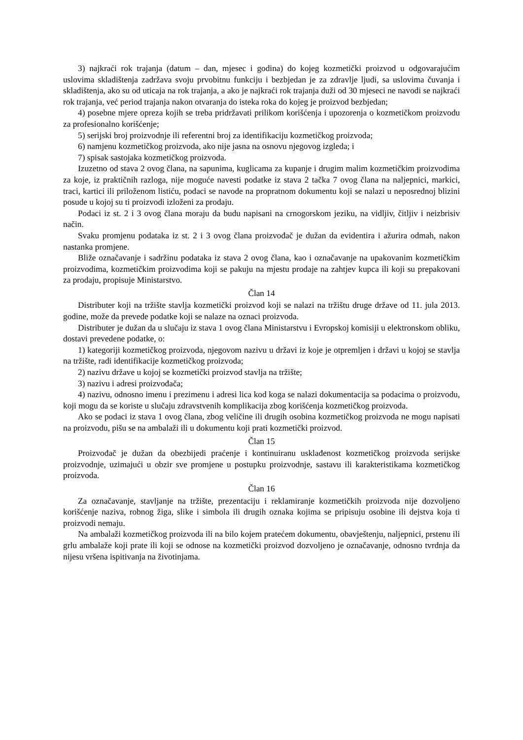3) najkraći rok trajanja (datum – dan, mjesec i godina) do kojeg kozmetički proizvod u odgovarajućim uslovima skladištenja zadržava svoju prvobitnu funkciju i bezbjedan je za zdravlje ljudi, sa uslovima čuvanja i skladištenja, ako su od uticaja na rok trajanja, a ako je najkraći rok trajanja duži od 30 mjeseci ne navodi se najkraći rok trajanja, već period trajanja nakon otvaranja do isteka roka do kojeg je proizvod bezbjedan;
4) posebne mjere opreza kojih se treba pridržavati prilikom korišćenja i upozorenja o kozmetičkom proizvodu za profesionalno korišćenje;
5) serijski broj proizvodnje ili referentni broj za identifikaciju kozmetičkog proizvoda;
6) namjenu kozmetičkog proizvoda, ako nije jasna na osnovu njegovog izgleda; i
7) spisak sastojaka kozmetičkog proizvoda.
Izuzetno od stava 2 ovog člana, na sapunima, kuglicama za kupanje i drugim malim kozmetičkim proizvodima za koje, iz praktičnih razloga, nije moguće navesti podatke iz stava 2 tačka 7 ovog člana na naljepnici, markici, traci, kartici ili priloženom listiću, podaci se navode na propratnom dokumentu koji se nalazi u neposrednoj blizini posude u kojoj su ti proizvodi izloženi za prodaju.
Podaci iz st. 2 i 3 ovog člana moraju da budu napisani na crnogorskom jeziku, na vidljiv, čitljiv i neizbrisiv način.
Svaku promjenu podataka iz st. 2 i 3 ovog člana proizvođač je dužan da evidentira i ažurira odmah, nakon nastanka promjene.
Bliže označavanje i sadržinu podataka iz stava 2 ovog člana, kao i označavanje na upakovanim kozmetičkim proizvodima, kozmetičkim proizvodima koji se pakuju na mjestu prodaje na zahtjev kupca ili koji su prepakovani za prodaju, propisuje Ministarstvo.
Član 14
Distributer koji na tržište stavlja kozmetički proizvod koji se nalazi na tržištu druge države od 11. jula 2013. godine, može da prevede podatke koji se nalaze na oznaci proizvoda.
Distributer je dužan da u slučaju iz stava 1 ovog člana Ministarstvu i Evropskoj komisiji u elektronskom obliku, dostavi prevedene podatke, o:
1) kategoriji kozmetičkog proizvoda, njegovom nazivu u državi iz koje je otpremljen i državi u kojoj se stavlja na tržište, radi identifikacije kozmetičkog proizvoda;
2) nazivu države u kojoj se kozmetički proizvod stavlja na tržište;
3) nazivu i adresi proizvođača;
4) nazivu, odnosno imenu i prezimenu i adresi lica kod koga se nalazi dokumentacija sa podacima o proizvodu, koji mogu da se koriste u slučaju zdravstvenih komplikacija zbog korišćenja kozmetičkog proizvoda.
Ako se podaci iz stava 1 ovog člana, zbog veličine ili drugih osobina kozmetičkog proizvoda ne mogu napisati na proizvodu, pišu se na ambalaži ili u dokumentu koji prati kozmetički proizvod.
Član 15
Proizvođač je dužan da obezbijedi praćenje i kontinuiranu usklađenost kozmetičkog proizvoda serijske proizvodnje, uzimajući u obzir sve promjene u postupku proizvodnje, sastavu ili karakteristikama kozmetičkog proizvoda.
Član 16
Za označavanje, stavljanje na tržište, prezentaciju i reklamiranje kozmetičkih proizvoda nije dozvoljeno korišćenje naziva, robnog žiga, slike i simbola ili drugih oznaka kojima se pripisuju osobine ili dejstva koja ti proizvodi nemaju.
Na ambalaži kozmetičkog proizvoda ili na bilo kojem pratećem dokumentu, obavještenju, naljepnici, prstenu ili grlu ambalaže koji prate ili koji se odnose na kozmetički proizvod dozvoljeno je označavanje, odnosno tvrdnja da nijesu vršena ispitivanja na životinjama.